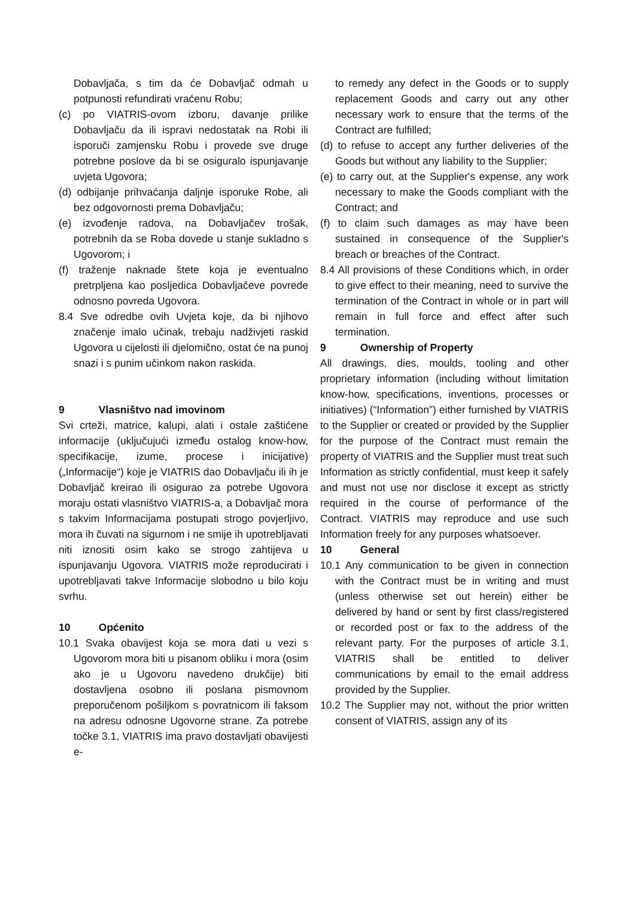Dobavljača, s tim da će Dobavljač odmah u potpunosti refundirati vraćenu Robu;
(c) po VIATRIS-ovom izboru, davanje prilike Dobavljaču da ili ispravi nedostatak na Robi ili isporuči zamjensku Robu i provede sve druge potrebne poslove da bi se osiguralo ispunjavanje uvjeta Ugovora;
(d) odbijanje prihvaćanja daljnje isporuke Robe, ali bez odgovornosti prema Dobavljaču;
(e) izvođenje radova, na Dobavljačev trošak, potrebnih da se Roba dovede u stanje sukladno s Ugovorom; i
(f) traženje naknade štete koja je eventualno pretrpljena kao posljedica Dobavljačeve povrede odnosno povreda Ugovora.
8.4 Sve odredbe ovih Uvjeta koje, da bi njihovo značenje imalo učinak, trebaju nadživjeti raskid Ugovora u cijelosti ili djelomično, ostat će na punoj snazi i s punim učinkom nakon raskida.
9 Vlasništvo nad imovinom
Svi crteži, matrice, kalupi, alati i ostale zaštićene informacije (uključujući između ostalog know-how, specifikacije, izume, procese i inicijative) („Informacije“) koje je VIATRIS dao Dobavljaču ili ih je Dobavljač kreirao ili osigurao za potrebe Ugovora moraju ostati vlasništvo VIATRIS-a, a Dobavljač mora s takvim Informacijama postupati strogo povjerljivo, mora ih čuvati na sigurnom i ne smije ih upotrebljavati niti iznositi osim kako se strogo zahtijeva u ispunjavanju Ugovora. VIATRIS može reproducirati i upotrebljavati takve Informacije slobodno u bilo koju svrhu.
10 Općenito
10.1 Svaka obavijest koja se mora dati u vezi s Ugovorom mora biti u pisanom obliku i mora (osim ako je u Ugovoru navedeno drukčije) biti dostavljena osobno ili poslana pismovnom preporučenom pošiljkom s povratnicom ili faksom na adresu odnosne Ugovorne strane. Za potrebe točke 3.1, VIATRIS ima pravo dostavljati obavijesti e-
to remedy any defect in the Goods or to supply replacement Goods and carry out any other necessary work to ensure that the terms of the Contract are fulfilled;
(d) to refuse to accept any further deliveries of the Goods but without any liability to the Supplier;
(e) to carry out, at the Supplier's expense, any work necessary to make the Goods compliant with the Contract; and
(f) to claim such damages as may have been sustained in consequence of the Supplier's breach or breaches of the Contract.
8.4 All provisions of these Conditions which, in order to give effect to their meaning, need to survive the termination of the Contract in whole or in part will remain in full force and effect after such termination.
9 Ownership of Property
All drawings, dies, moulds, tooling and other proprietary information (including without limitation know-how, specifications, inventions, processes or initiatives) (“Information”) either furnished by VIATRIS to the Supplier or created or provided by the Supplier for the purpose of the Contract must remain the property of VIATRIS and the Supplier must treat such Information as strictly confidential, must keep it safely and must not use nor disclose it except as strictly required in the course of performance of the Contract. VIATRIS may reproduce and use such Information freely for any purposes whatsoever.
10 General
10.1 Any communication to be given in connection with the Contract must be in writing and must (unless otherwise set out herein) either be delivered by hand or sent by first class/registered or recorded post or fax to the address of the relevant party. For the purposes of article 3.1, VIATRIS shall be entitled to deliver communications by email to the email address provided by the Supplier.
10.2 The Supplier may not, without the prior written consent of VIATRIS, assign any of its